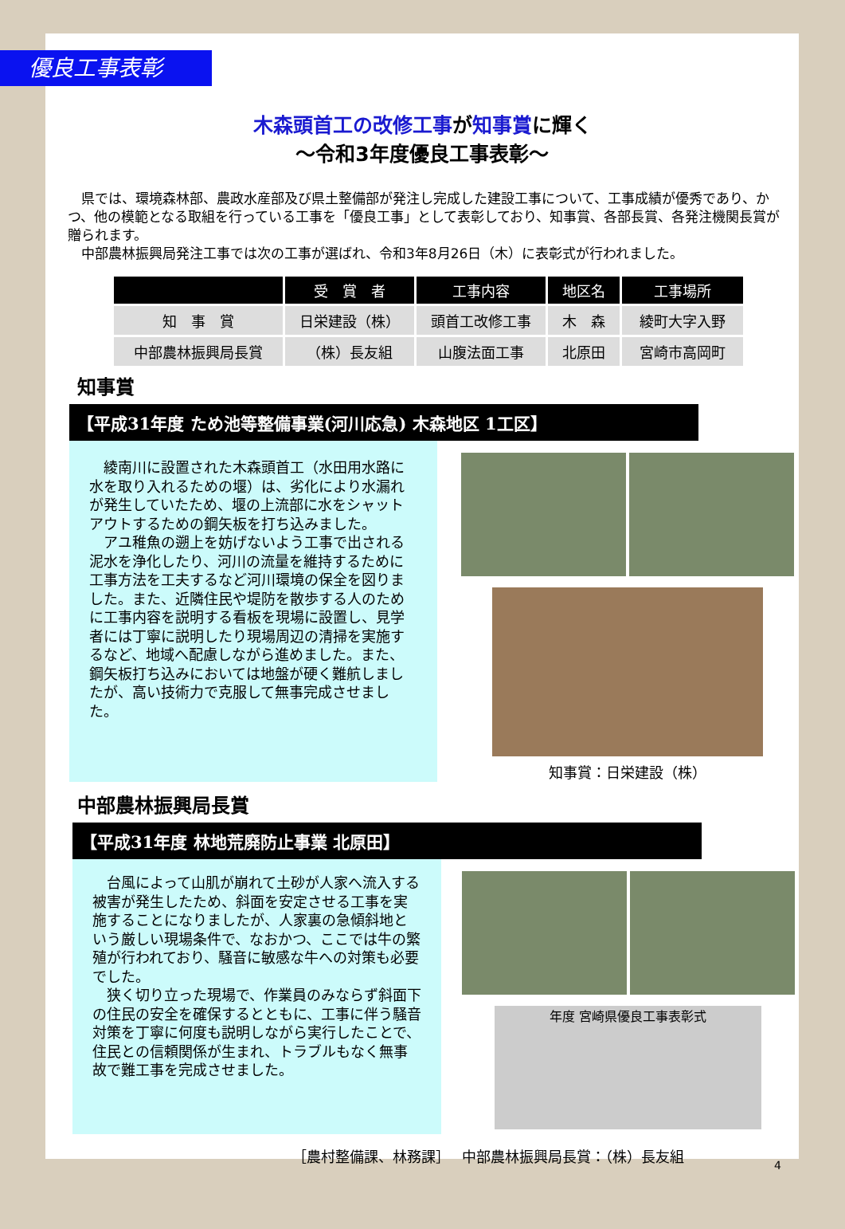優良工事表彰
木森頭首工の改修工事が知事賞に輝く
～令和3年度優良工事表彰～
県では、環境森林部、農政水産部及び県土整備部が発注し完成した建設工事について、工事成績が優秀であり、かつ、他の模範となる取組を行っている工事を「優良工事」として表彰しており、知事賞、各部長賞、各発注機関長賞が贈られます。
中部農林振興局発注工事では次の工事が選ばれ、令和3年8月26日（木）に表彰式が行われました。
| | 受 賞 者 | 工事内容 | 地区名 | 工事場所 |
| --- | --- | --- | --- | --- |
| 知 事 賞 | 日栄建設（株） | 頭首工改修工事 | 木 森 | 綾町大字入野 |
| 中部農林振興局長賞 | （株）長友組 | 山腹法面工事 | 北原田 | 宮崎市高岡町 |
知事賞
【平成31年度 ため池等整備事業(河川応急) 木森地区 1工区】
綾南川に設置された木森頭首工（水田用水路に水を取り入れるための堰）は、劣化により水漏れが発生していたため、堰の上流部に水をシャットアウトするための鋼矢板を打ち込みました。
アユ稚魚の遡上を妨げないよう工事で出される泥水を浄化したり、河川の流量を維持するために工事方法を工夫するなど河川環境の保全を図りました。また、近隣住民や堤防を散歩する人のために工事内容を説明する看板を現場に設置し、見学者には丁寧に説明したり現場周辺の清掃を実施するなど、地域へ配慮しながら進めました。また、鋼矢板打ち込みにおいては地盤が硬く難航しましたが、高い技術力で克服して無事完成させました。
知事賞：日栄建設（株）
中部農林振興局長賞
【平成31年度 林地荒廃防止事業 北原田】
台風によって山肌が崩れて土砂が人家へ流入する被害が発生したため、斜面を安定させる工事を実施することになりましたが、人家裏の急傾斜地という厳しい現場条件で、なおかつ、ここでは牛の繁殖が行われており、騒音に敏感な牛への対策も必要でした。
狭く切り立った現場で、作業員のみならず斜面下の住民の安全を確保するとともに、工事に伴う騒音対策を丁寧に何度も説明しながら実行したことで、住民との信頼関係が生まれ、トラブルもなく無事故で難工事を完成させました。
年度 宮崎県優良工事表彰式
［農村整備課、林務課］　 中部農林振興局長賞：（株）長友組
4